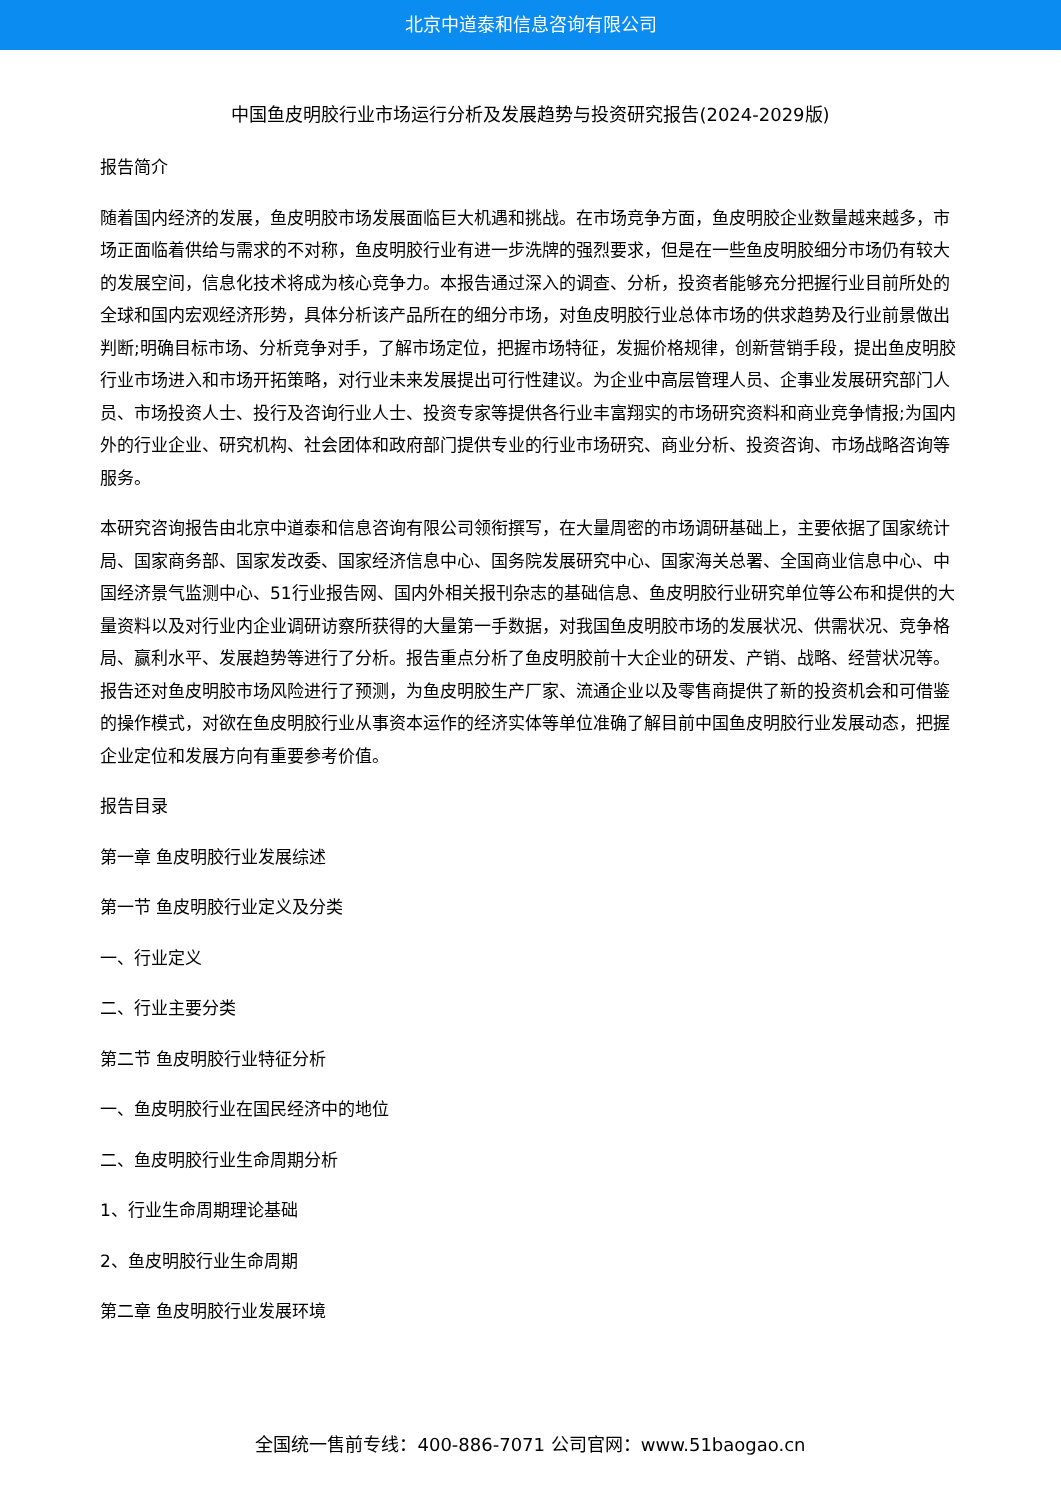北京中道泰和信息咨询有限公司
中国鱼皮明胶行业市场运行分析及发展趋势与投资研究报告(2024-2029版)
报告简介
随着国内经济的发展，鱼皮明胶市场发展面临巨大机遇和挑战。在市场竞争方面，鱼皮明胶企业数量越来越多，市场正面临着供给与需求的不对称，鱼皮明胶行业有进一步洗牌的强烈要求，但是在一些鱼皮明胶细分市场仍有较大的发展空间，信息化技术将成为核心竞争力。本报告通过深入的调查、分析，投资者能够充分把握行业目前所处的全球和国内宏观经济形势，具体分析该产品所在的细分市场，对鱼皮明胶行业总体市场的供求趋势及行业前景做出判断;明确目标市场、分析竞争对手，了解市场定位，把握市场特征，发掘价格规律，创新营销手段，提出鱼皮明胶行业市场进入和市场开拓策略，对行业未来发展提出可行性建议。为企业中高层管理人员、企事业发展研究部门人员、市场投资人士、投行及咨询行业人士、投资专家等提供各行业丰富翔实的市场研究资料和商业竞争情报;为国内外的行业企业、研究机构、社会团体和政府部门提供专业的行业市场研究、商业分析、投资咨询、市场战略咨询等服务。
本研究咨询报告由北京中道泰和信息咨询有限公司领衔撰写，在大量周密的市场调研基础上，主要依据了国家统计局、国家商务部、国家发改委、国家经济信息中心、国务院发展研究中心、国家海关总署、全国商业信息中心、中国经济景气监测中心、51行业报告网、国内外相关报刊杂志的基础信息、鱼皮明胶行业研究单位等公布和提供的大量资料以及对行业内企业调研访察所获得的大量第一手数据，对我国鱼皮明胶市场的发展状况、供需状况、竞争格局、赢利水平、发展趋势等进行了分析。报告重点分析了鱼皮明胶前十大企业的研发、产销、战略、经营状况等。报告还对鱼皮明胶市场风险进行了预测，为鱼皮明胶生产厂家、流通企业以及零售商提供了新的投资机会和可借鉴的操作模式，对欲在鱼皮明胶行业从事资本运作的经济实体等单位准确了解目前中国鱼皮明胶行业发展动态，把握企业定位和发展方向有重要参考价值。
报告目录
第一章 鱼皮明胶行业发展综述
第一节 鱼皮明胶行业定义及分类
一、行业定义
二、行业主要分类
第二节 鱼皮明胶行业特征分析
一、鱼皮明胶行业在国民经济中的地位
二、鱼皮明胶行业生命周期分析
1、行业生命周期理论基础
2、鱼皮明胶行业生命周期
第二章 鱼皮明胶行业发展环境
全国统一售前专线：400-886-7071 公司官网：www.51baogao.cn